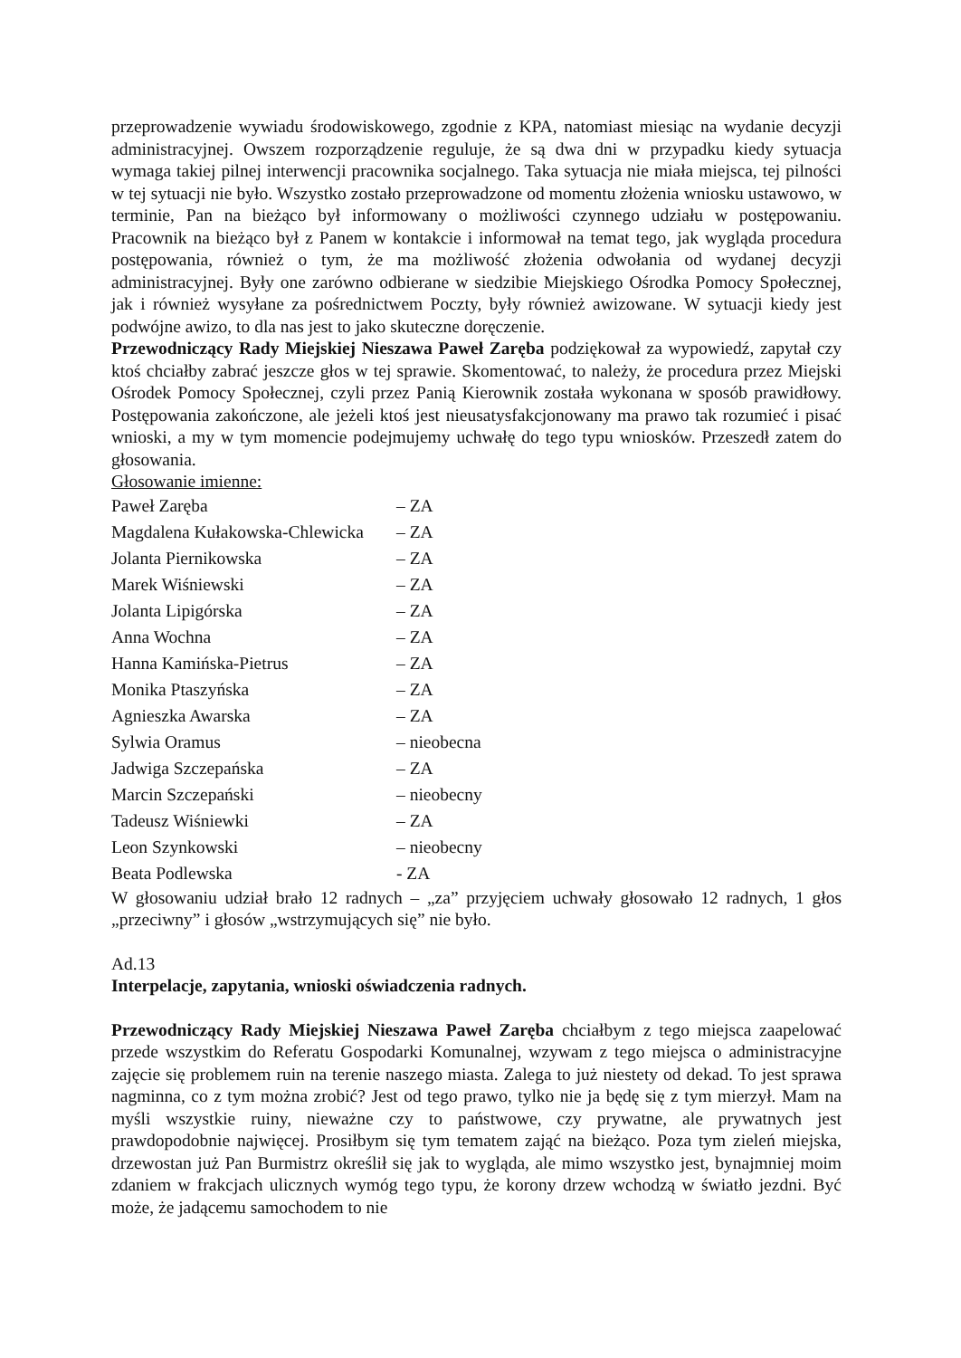przeprowadzenie wywiadu środowiskowego, zgodnie z KPA, natomiast miesiąc na wydanie decyzji administracyjnej. Owszem rozporządzenie reguluje, że są dwa dni w przypadku kiedy sytuacja wymaga takiej pilnej interwencji pracownika socjalnego. Taka sytuacja nie miała miejsca, tej pilności w tej sytuacji nie było. Wszystko zostało przeprowadzone od momentu złożenia wniosku ustawowo, w terminie, Pan na bieżąco był informowany o możliwości czynnego udziału w postępowaniu. Pracownik na bieżąco był z Panem w kontakcie i informował na temat tego, jak wygląda procedura postępowania, również o tym, że ma możliwość złożenia odwołania od wydanej decyzji administracyjnej. Były one zarówno odbierane w siedzibie Miejskiego Ośrodka Pomocy Społecznej, jak i również wysyłane za pośrednictwem Poczty, były również awizowane. W sytuacji kiedy jest podwójne awizo, to dla nas jest to jako skuteczne doręczenie.
Przewodniczący Rady Miejskiej Nieszawa Paweł Zaręba podziękował za wypowiedź, zapytał czy ktoś chciałby zabrać jeszcze głos w tej sprawie. Skomentować, to należy, że procedura przez Miejski Ośrodek Pomocy Społecznej, czyli przez Panią Kierownik została wykonana w sposób prawidłowy. Postępowania zakończone, ale jeżeli ktoś jest nieusatysfakcjonowany ma prawo tak rozumieć i pisać wnioski, a my w tym momencie podejmujemy uchwałę do tego typu wniosków. Przeszedł zatem do głosowania.
Głosowanie imienne:
| Paweł Zaręba | – ZA |
| Magdalena Kułakowska-Chlewicka | – ZA |
| Jolanta Piernikowska | – ZA |
| Marek Wiśniewski | – ZA |
| Jolanta Lipigórska | – ZA |
| Anna Wochna | – ZA |
| Hanna Kamińska-Pietrus | – ZA |
| Monika Ptaszyńska | – ZA |
| Agnieszka Awarska | – ZA |
| Sylwia Oramus | – nieobecna |
| Jadwiga Szczepańska | – ZA |
| Marcin Szczepański | – nieobecny |
| Tadeusz Wiśniewki | – ZA |
| Leon Szynkowski | – nieobecny |
| Beata Podlewska | - ZA |
W głosowaniu udział brało 12 radnych – „za” przyjęciem uchwały głosowało 12 radnych, 1 głos „przeciwny” i głosów „wstrzymujących się” nie było.
Ad.13
Interpelacje, zapytania, wnioski oświadczenia radnych.
Przewodniczący Rady Miejskiej Nieszawa Paweł Zaręba chciałbym z tego miejsca zaapelować przede wszystkim do Referatu Gospodarki Komunalnej, wzywam z tego miejsca o administracyjne zajęcie się problemem ruin na terenie naszego miasta. Zalega to już niestety od dekad. To jest sprawa nagminna, co z tym można zrobić? Jest od tego prawo, tylko nie ja będę się z tym mierzył. Mam na myśli wszystkie ruiny, nieważne czy to państwowe, czy prywatne, ale prywatnych jest prawdopodobnie najwięcej. Prosiłbym się tym tematem zająć na bieżąco. Poza tym zieleń miejska, drzewostan już Pan Burmistrz określił się jak to wygląda, ale mimo wszystko jest, bynajmniej moim zdaniem w frakcjach ulicznych wymóg tego typu, że korony drzew wchodzą w światło jezdni. Być może, że jadącemu samochodem to nie